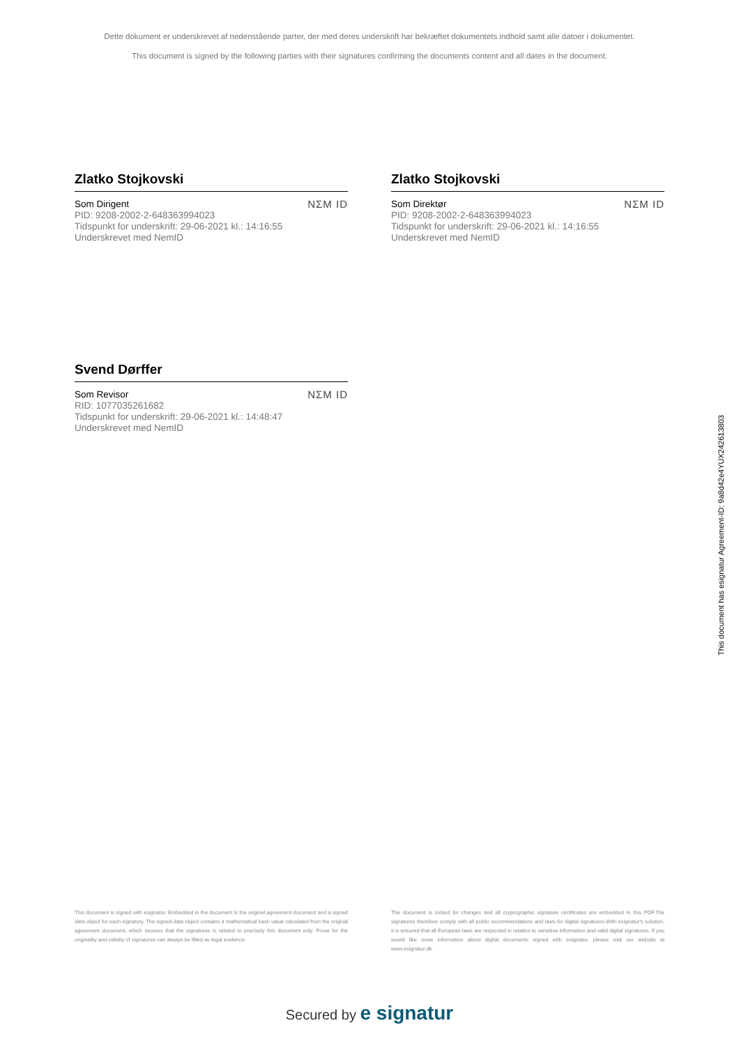Dette dokument er underskrevet af nedenstående parter, der med deres underskrift har bekræftet dokumentets indhold samt alle datoer i dokumentet.
This document is signed by the following parties with their signatures confirming the documents content and all dates in the document.
Zlatko Stojkovski
Som Dirigent
PID: 9208-2002-2-648363994023
Tidspunkt for underskrift: 29-06-2021 kl.: 14:16:55
Underskrevet med NemID
NΣM ID
Zlatko Stojkovski
Som Direktør
PID: 9208-2002-2-648363994023
Tidspunkt for underskrift: 29-06-2021 kl.: 14:16:55
Underskrevet med NemID
NΣM ID
Svend Dørffer
Som Revisor
RID: 1077035261682
Tidspunkt for underskrift: 29-06-2021 kl.: 14:48:47
Underskrevet med NemID
NΣM ID
This document is signed with esignatur. Embedded in the document is the original agreement document and a signed data object for each signatory. The signed data object contains a mathematical hash value calculated from the original agreement document, which secures that the signatures is related to precisely this document only. Prove for the originality and validity of signatures can always be lifted as legal evidence.
The document is locked for changes and all cryptographic signature certificates are embedded in this PDF.The signatures therefore comply with all public recommendations and laws for digital signatures.With esignatur's solution, it is ensured that all European laws are respected in relation to sensitive information and valid digital signatures. If you would like more information about digital documents signed with esignatur, please visit our website at www.esignatur.dk.
Secured by e signatur
This document has esignatur Agreement-ID: 9a8d42e4YUX242613803